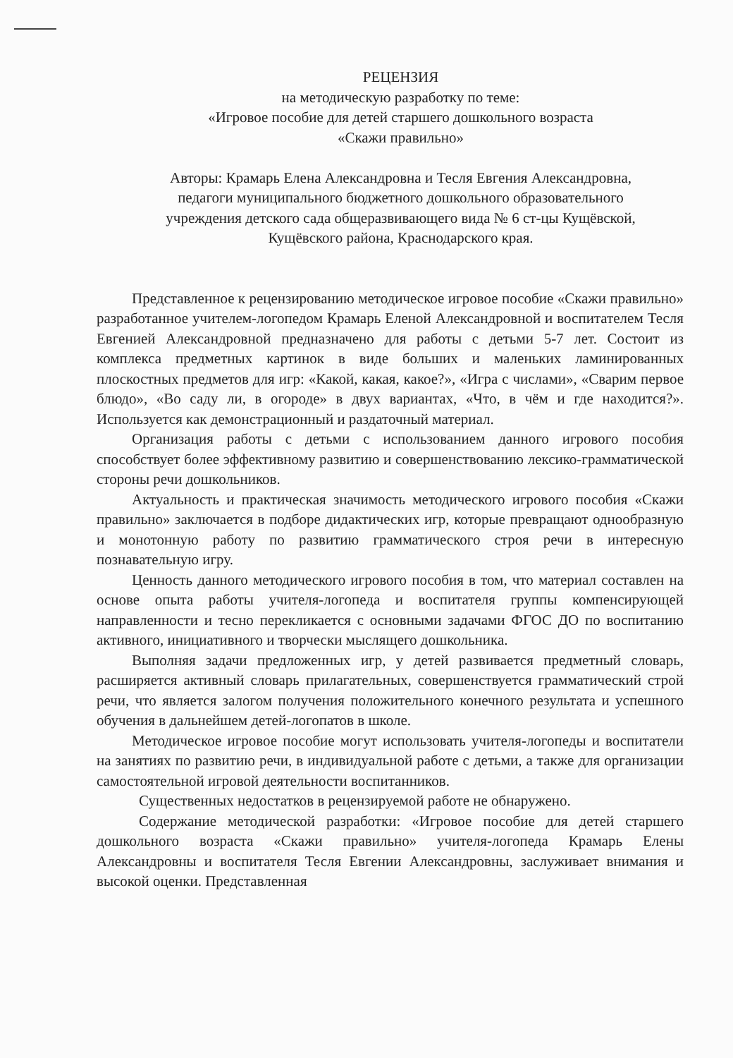РЕЦЕНЗИЯ
на методическую разработку по теме:
«Игровое пособие для детей старшего дошкольного возраста
«Скажи правильно»
Авторы: Крамарь Елена Александровна и Тесля Евгения Александровна,
педагоги муниципального бюджетного дошкольного образовательного
учреждения детского сада общеразвивающего вида № 6 ст-цы Кущёвской,
Кущёвского района, Краснодарского края.
Представленное к рецензированию методическое игровое пособие «Скажи правильно» разработанное учителем-логопедом Крамарь Еленой Александровной и воспитателем Тесля Евгенией Александровной предназначено для работы с детьми 5-7 лет. Состоит из комплекса предметных картинок в виде больших и маленьких ламинированных плоскостных предметов для игр: «Какой, какая, какое?», «Игра с числами», «Сварим первое блюдо», «Во саду ли, в огороде» в двух вариантах, «Что, в чём и где находится?». Используется как демонстрационный и раздаточный материал.
Организация работы с детьми с использованием данного игрового пособия способствует более эффективному развитию и совершенствованию лексико-грамматической стороны речи дошкольников.
Актуальность и практическая значимость методического игрового пособия «Скажи правильно» заключается в подборе дидактических игр, которые превращают однообразную и монотонную работу по развитию грамматического строя речи в интересную познавательную игру.
Ценность данного методического игрового пособия в том, что материал составлен на основе опыта работы учителя-логопеда и воспитателя группы компенсирующей направленности и тесно перекликается с основными задачами ФГОС ДО по воспитанию активного, инициативного и творчески мыслящего дошкольника.
Выполняя задачи предложенных игр, у детей развивается предметный словарь, расширяется активный словарь прилагательных, совершенствуется грамматический строй речи, что является залогом получения положительного конечного результата и успешного обучения в дальнейшем детей-логопатов в школе.
Методическое игровое пособие могут использовать учителя-логопеды и воспитатели на занятиях по развитию речи, в индивидуальной работе с детьми, а также для организации самостоятельной игровой деятельности воспитанников.
Существенных недостатков в рецензируемой работе не обнаружено.
Содержание методической разработки: «Игровое пособие для детей старшего дошкольного возраста «Скажи правильно» учителя-логопеда Крамарь Елены Александровны и воспитателя Тесля Евгении Александровны, заслуживает внимания и высокой оценки. Представленная